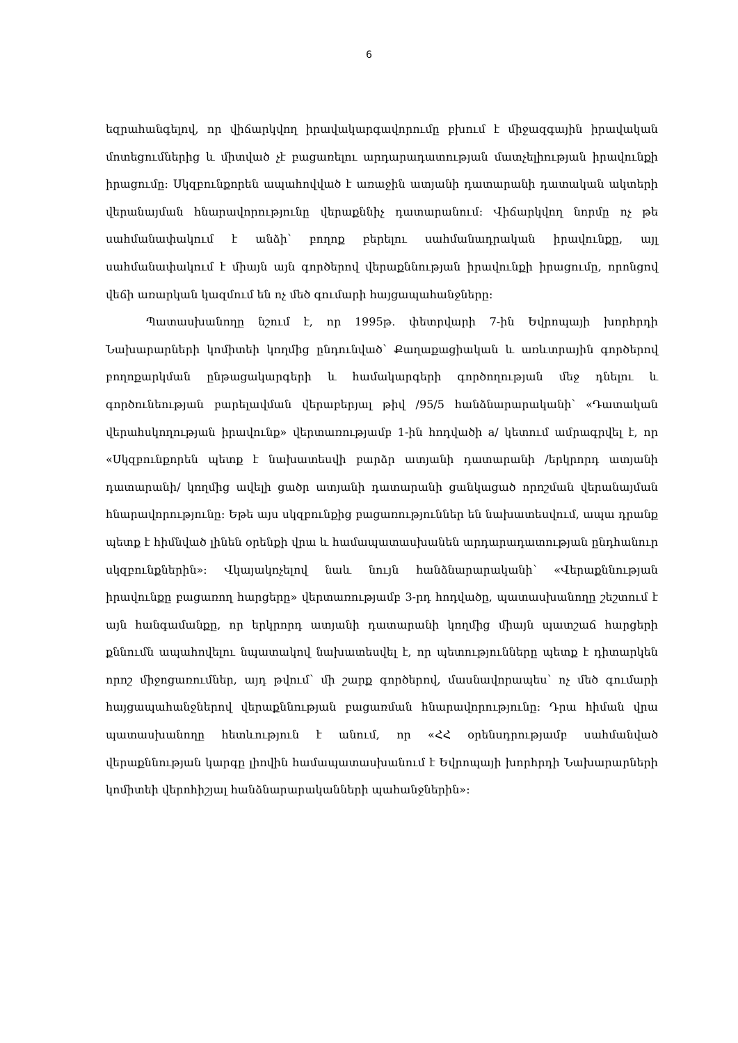6
եզրահանգելով, որ վիճարկվող իրավակարգավորումը բխում է միջազգային իրավական մոտեցումներից և միտված չէ բացառելու արդարադատության մատչելիության իրավունքի իրացումը: Սկզբունքորեն ապահովված է առաջին ատյանի դատարանի դատական ակտերի վերանայման հնարավորությունը վերաքննիչ դատարանում: Վիճարկվող նորմը ոչ թե սահմանափակում է անձի՝ բողոք բերելու սահմանադրական իրավունքը, այլ սահմանափակում է միայն այն գործերով վերաքննության իրավունքի իրացումը, որոնցով վեճի առարկան կազմում են ոչ մեծ գումարի հայցապահանջները:
Պատասխանողը նշում է, որ 1995թ. փետրվարի 7-ին Եվրոպայի խորհրդի Նախարարների կոմիտեի կողմից ընդունված՝ Քաղաքացիական և առևտրային գործերով բողոքարկման ընթացակարգերի և համակարգերի գործողության մեջ դնելու և գործունեության բարելավման վերաբերյալ թիվ /95/5 հանձնարարականի՝ «Դատական վերահսկողության իրավունք» վերտառությամբ 1-ին հոդվածի a/ կետում ամրագրվել է, որ «Սկզբունքորեն պետք է նախատեսվի բարձր ատյանի դատարանի /երկրորդ ատյանի դատարանի/ կողմից ավելի ցածր ատյանի դատարանի ցանկացած որոշման վերանայման հնարավորությունը: Եթե այս սկզբունքից բացառություններ են նախատեսվում, ապա դրանք պետք է հիմնված լինեն օրենքի վրա և համապատասխանեն արդարադատության ընդհանուր սկզբունքներին»: Վկայակոչելով նաև նույն հանձնարարականի՝ «Վերաքննության իրավունքը բացառող հարցերը» վերտառությամբ 3-րդ հոդվածը, պատասխանողը շեշտում է այն հանգամանքը, որ երկրորդ ատյանի դատարանի կողմից միայն պատշաճ հարցերի քննումն ապահովելու նպատակով նախատեսվել է, որ պետությունները պետք է դիտարկեն որոշ միջոցառումներ, այդ թվում՝ մի շարք գործերով, մասնավորապես՝ ոչ մեծ գումարի հայցապահանջներով վերաքննության բացառման հնարավորությունը: Դրա հիման վրա պատասխանողը հետևություն է անում, որ «ՀՀ օրենսդրությամբ սահմանված վերաքննության կարգը լիովին համապատասխանում է Եվրոպայի խորհրդի Նախարարների կոմիտեի վերոհիշյալ հանձնարարականների պահանջներին»: